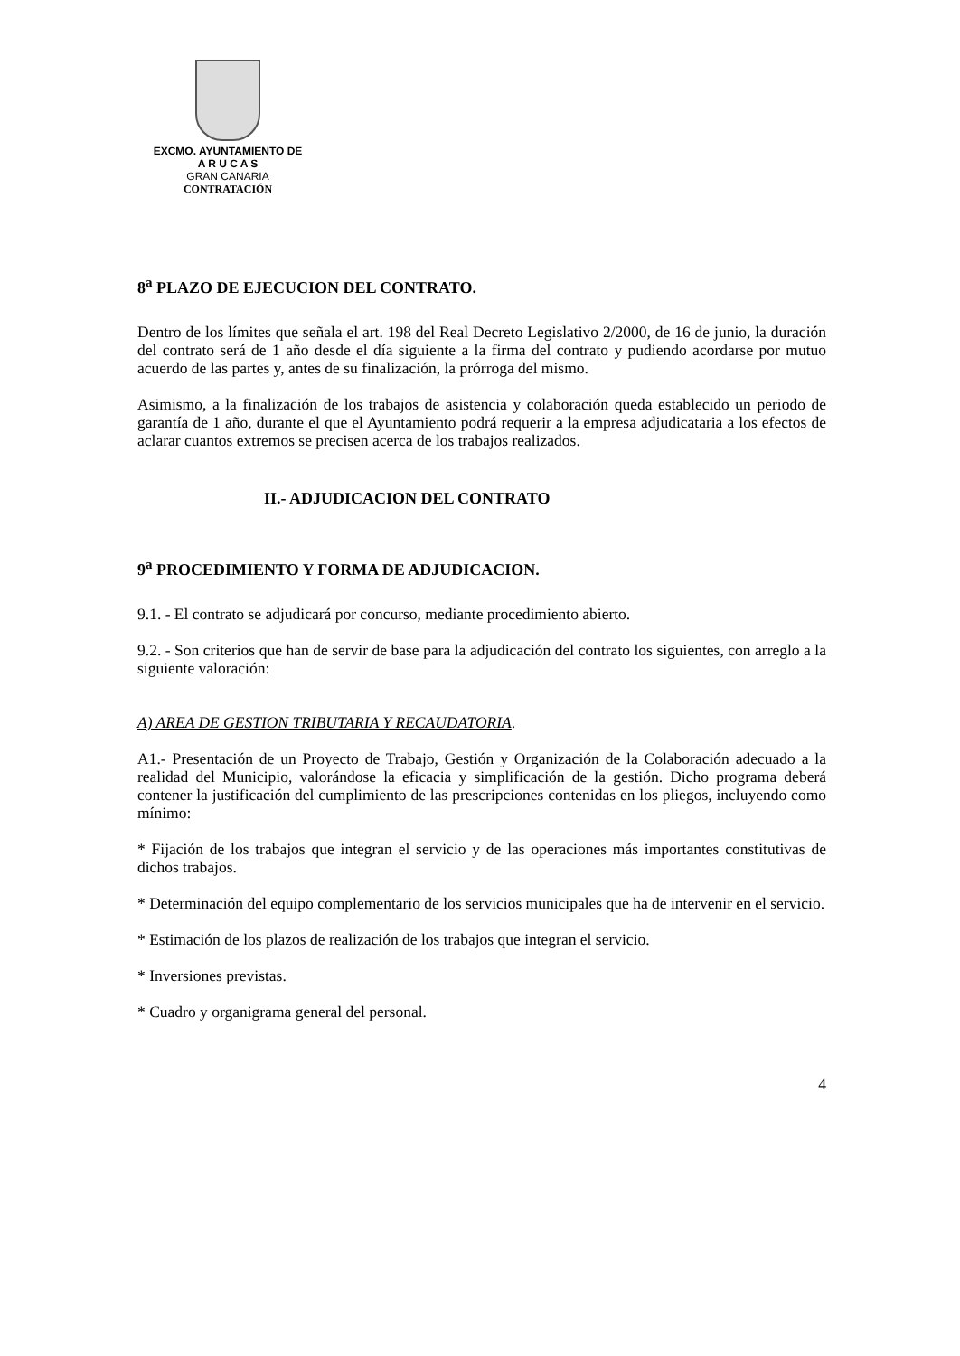EXCMO. AYUNTAMIENTO DE
A R U C A S
GRAN CANARIA
CONTRATACIÓN
8<sup>a</sup> PLAZO DE EJECUCION DEL CONTRATO.
Dentro de los límites que señala el art. 198 del Real Decreto Legislativo 2/2000, de 16 de junio, la duración del contrato será de 1 año desde el día siguiente a la firma del contrato y pudiendo acordarse por mutuo acuerdo de las partes y, antes de su finalización, la prórroga del mismo.
Asimismo, a la finalización de los trabajos de asistencia y colaboración queda establecido un periodo de garantía de 1 año, durante el que el Ayuntamiento podrá requerir a la empresa adjudicataria a los efectos de aclarar cuantos extremos se precisen acerca de los trabajos realizados.
II.- ADJUDICACION DEL CONTRATO
9<sup>a</sup> PROCEDIMIENTO Y FORMA DE ADJUDICACION.
9.1. - El contrato se adjudicará por concurso, mediante procedimiento abierto.
9.2. - Son criterios que han de servir de base para la adjudicación del contrato los siguientes, con arreglo a la siguiente valoración:
A) AREA DE GESTION TRIBUTARIA Y RECAUDATORIA.
A1.- Presentación de un Proyecto de Trabajo, Gestión y Organización de la Colaboración adecuado a la realidad del Municipio, valorándose la eficacia y simplificación de la gestión. Dicho programa deberá contener la justificación del cumplimiento de las prescripciones contenidas en los pliegos, incluyendo como mínimo:
* Fijación de los trabajos que integran el servicio y de las operaciones más importantes constitutivas de dichos trabajos.
* Determinación del equipo complementario de los servicios municipales que ha de intervenir en el servicio.
* Estimación de los plazos de realización de los trabajos que integran el servicio.
* Inversiones previstas.
* Cuadro y organigrama general del personal.
4